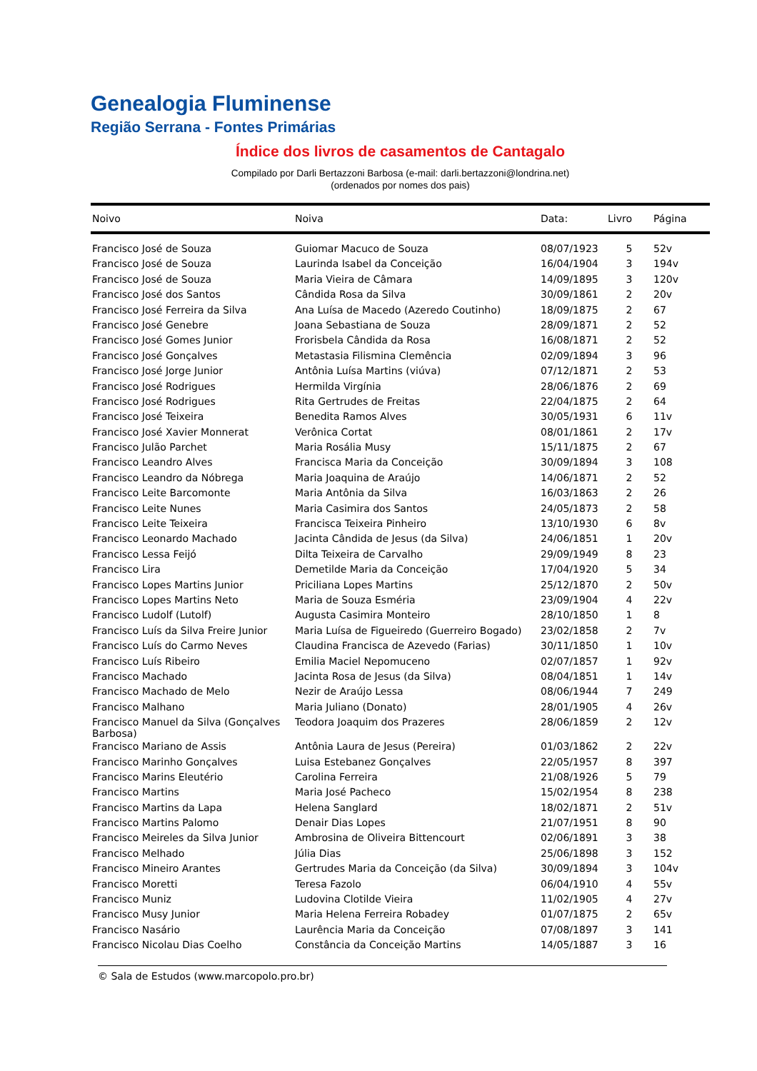Genealogia Fluminense
Região Serrana - Fontes Primárias
Índice dos livros de casamentos de Cantagalo
Compilado por Darli Bertazzoni Barbosa (e-mail: darli.bertazzoni@londrina.net)
(ordenados por nomes dos pais)
| Noivo | Noiva | Data: | Livro | Página |
| --- | --- | --- | --- | --- |
| Francisco José de Souza | Guiomar Macuco de Souza | 08/07/1923 | 5 | 52v |
| Francisco José de Souza | Laurinda Isabel da Conceição | 16/04/1904 | 3 | 194v |
| Francisco José de Souza | Maria Vieira de Câmara | 14/09/1895 | 3 | 120v |
| Francisco José dos Santos | Cândida Rosa da Silva | 30/09/1861 | 2 | 20v |
| Francisco José Ferreira da Silva | Ana Luísa de Macedo (Azeredo Coutinho) | 18/09/1875 | 2 | 67 |
| Francisco José Genebre | Joana Sebastiana de Souza | 28/09/1871 | 2 | 52 |
| Francisco José Gomes Junior | Frorisbela Cândida da Rosa | 16/08/1871 | 2 | 52 |
| Francisco José Gonçalves | Metastasia Filismina Clemência | 02/09/1894 | 3 | 96 |
| Francisco José Jorge Junior | Antônia Luísa Martins (viúva) | 07/12/1871 | 2 | 53 |
| Francisco José Rodrigues | Hermilda Virgínia | 28/06/1876 | 2 | 69 |
| Francisco José Rodrigues | Rita Gertrudes de Freitas | 22/04/1875 | 2 | 64 |
| Francisco José Teixeira | Benedita Ramos Alves | 30/05/1931 | 6 | 11v |
| Francisco José Xavier Monnerat | Verônica Cortat | 08/01/1861 | 2 | 17v |
| Francisco Julão Parchet | Maria Rosália Musy | 15/11/1875 | 2 | 67 |
| Francisco Leandro Alves | Francisca Maria da Conceição | 30/09/1894 | 3 | 108 |
| Francisco Leandro da Nóbrega | Maria Joaquina de Araújo | 14/06/1871 | 2 | 52 |
| Francisco Leite Barcomonte | Maria Antônia da Silva | 16/03/1863 | 2 | 26 |
| Francisco Leite Nunes | Maria Casimira dos Santos | 24/05/1873 | 2 | 58 |
| Francisco Leite Teixeira | Francisca Teixeira Pinheiro | 13/10/1930 | 6 | 8v |
| Francisco Leonardo Machado | Jacinta Cândida de Jesus (da Silva) | 24/06/1851 | 1 | 20v |
| Francisco Lessa Feijó | Dilta Teixeira de Carvalho | 29/09/1949 | 8 | 23 |
| Francisco Lira | Demetilde Maria da Conceição | 17/04/1920 | 5 | 34 |
| Francisco Lopes Martins Junior | Priciliana Lopes Martins | 25/12/1870 | 2 | 50v |
| Francisco Lopes Martins Neto | Maria de Souza Esméria | 23/09/1904 | 4 | 22v |
| Francisco Ludolf (Lutolf) | Augusta Casimira Monteiro | 28/10/1850 | 1 | 8 |
| Francisco Luís da Silva Freire Junior | Maria Luísa de Figueiredo (Guerreiro Bogado) | 23/02/1858 | 2 | 7v |
| Francisco Luís do Carmo Neves | Claudina Francisca de Azevedo (Farias) | 30/11/1850 | 1 | 10v |
| Francisco Luís Ribeiro | Emilia Maciel Nepomuceno | 02/07/1857 | 1 | 92v |
| Francisco Machado | Jacinta Rosa de Jesus (da Silva) | 08/04/1851 | 1 | 14v |
| Francisco Machado de Melo | Nezir de Araújo Lessa | 08/06/1944 | 7 | 249 |
| Francisco Malhano | Maria Juliano (Donato) | 28/01/1905 | 4 | 26v |
| Francisco Manuel da Silva (Gonçalves Barbosa) | Teodora Joaquim dos Prazeres | 28/06/1859 | 2 | 12v |
| Francisco Mariano de Assis | Antônia Laura de Jesus (Pereira) | 01/03/1862 | 2 | 22v |
| Francisco Marinho Gonçalves | Luisa Estebanez Gonçalves | 22/05/1957 | 8 | 397 |
| Francisco Marins Eleutério | Carolina Ferreira | 21/08/1926 | 5 | 79 |
| Francisco Martins | Maria José Pacheco | 15/02/1954 | 8 | 238 |
| Francisco Martins da Lapa | Helena Sanglard | 18/02/1871 | 2 | 51v |
| Francisco Martins Palomo | Denair Dias Lopes | 21/07/1951 | 8 | 90 |
| Francisco Meireles da Silva Junior | Ambrosina de Oliveira Bittencourt | 02/06/1891 | 3 | 38 |
| Francisco Melhado | Júlia Dias | 25/06/1898 | 3 | 152 |
| Francisco Mineiro Arantes | Gertrudes Maria da Conceição (da Silva) | 30/09/1894 | 3 | 104v |
| Francisco Moretti | Teresa Fazolo | 06/04/1910 | 4 | 55v |
| Francisco Muniz | Ludovina Clotilde Vieira | 11/02/1905 | 4 | 27v |
| Francisco Musy Junior | Maria Helena Ferreira Robadey | 01/07/1875 | 2 | 65v |
| Francisco Nasário | Laurência Maria da Conceição | 07/08/1897 | 3 | 141 |
| Francisco Nicolau Dias Coelho | Constância da Conceição Martins | 14/05/1887 | 3 | 16 |
© Sala de Estudos (www.marcopolo.pro.br)